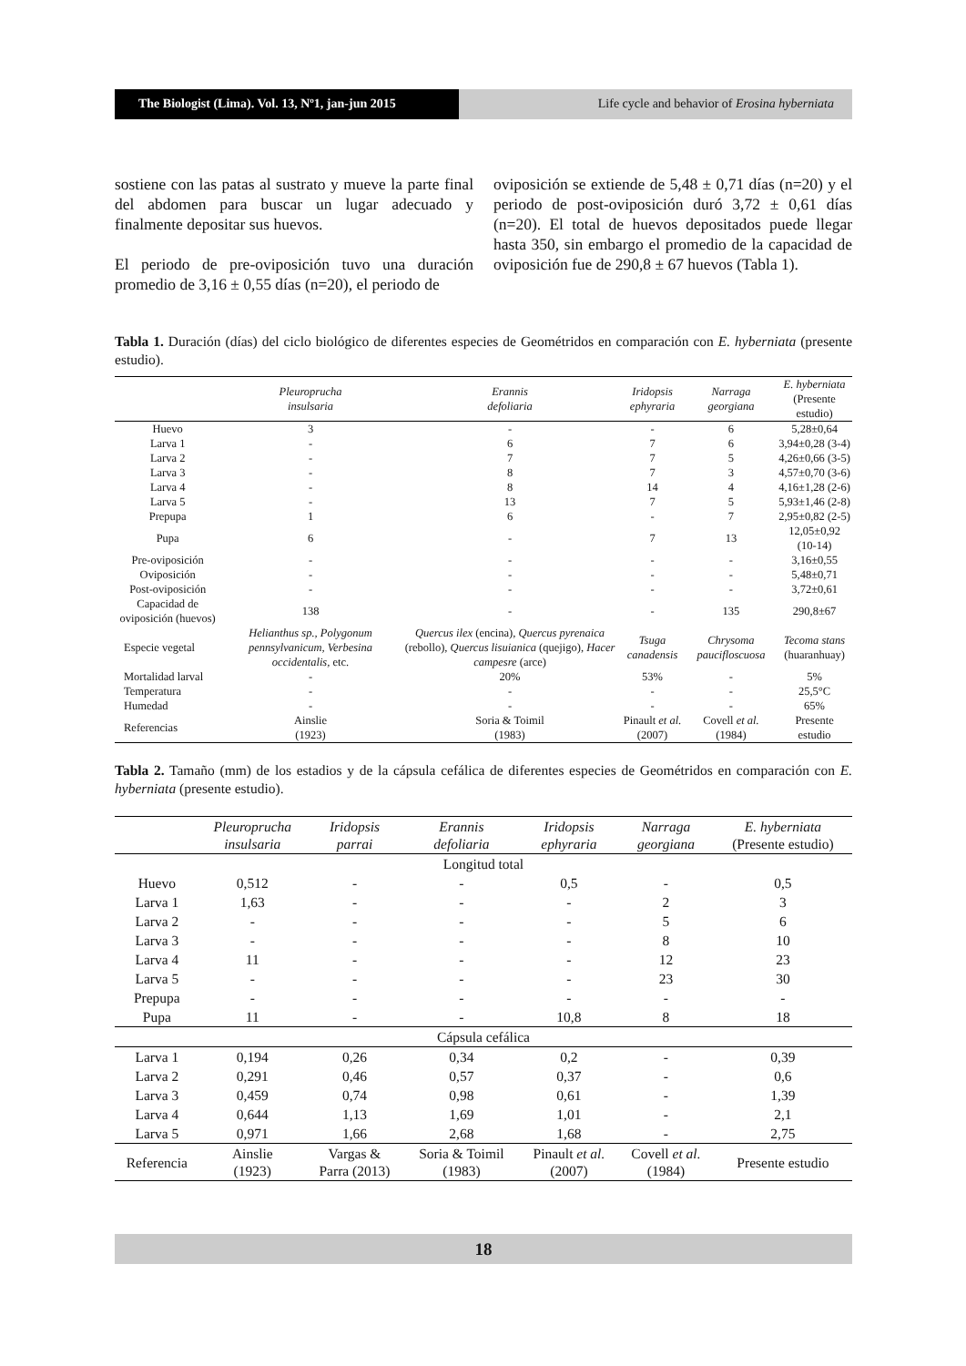The Biologist (Lima). Vol. 13, Nº1, jan-jun 2015
Life cycle and behavior of Erosina hyberniata
sostiene con las patas al sustrato y mueve la parte final del abdomen para buscar un lugar adecuado y finalmente depositar sus huevos.
El periodo de pre-oviposición tuvo una duración promedio de 3,16 ± 0,55 días (n=20), el periodo de
oviposición se extiende de 5,48 ± 0,71 días (n=20) y el periodo de post-oviposición duró 3,72 ± 0,61 días (n=20). El total de huevos depositados puede llegar hasta 350, sin embargo el promedio de la capacidad de oviposición fue de 290,8 ± 67 huevos (Tabla 1).
Tabla 1. Duración (días) del ciclo biológico de diferentes especies de Geométridos en comparación con E. hyberniata (presente estudio).
| | Pleuroprucha insulsaria | Erannis defoliaria | Iridopsis ephyraria | Narraga georgiana | E. hyberniata (Presente estudio) |
| --- | --- | --- | --- | --- | --- |
| Huevo | 3 | - | - | 6 | 5,28±0,64 |
| Larva 1 | - | 6 | 7 | 6 | 3,94±0,28 (3-4) |
| Larva 2 | - | 7 | 7 | 5 | 4,26±0,66 (3-5) |
| Larva 3 | - | 8 | 7 | 3 | 4,57±0,70 (3-6) |
| Larva 4 | - | 8 | 14 | 4 | 4,16±1,28 (2-6) |
| Larva 5 | - | 13 | 7 | 5 | 5,93±1,46 (2-8) |
| Prepupa | 1 | 6 | - | 7 | 2,95±0,82 (2-5) |
| Pupa | 6 | - | 7 | 13 | 12,05±0,92 (10-14) |
| Pre-oviposición | - | - | - | - | 3,16±0,55 |
| Oviposición | - | - | - | - | 5,48±0,71 |
| Post-oviposición | - | - | - | - | 3,72±0,61 |
| Capacidad de oviposición (huevos) | 138 | - | - | 135 | 290,8±67 |
| Especie vegetal | Helianthus sp., Polygonum pennsylvanicum, Verbesina occidentalis, etc. | Quercus ilex (encina), Quercus pyrenaica (rebollo), Quercus lisuianica (quejigo), Hacer campesre (arce) | Tsuga canadensis | Chrysoma paucifloscuosa | Tecoma stans (huaranhuay) |
| Mortalidad larval | - | 20% | 53% | - | 5% |
| Temperatura | - | - | - | - | 25,5°C |
| Humedad | - | - | - | - | 65% |
| Referencias | Ainslie (1923) | Soria & Toimil (1983) | Pinault et al. (2007) | Covell et al. (1984) | Presente estudio |
Tabla 2. Tamaño (mm) de los estadios y de la cápsula cefálica de diferentes especies de Geométridos en comparación con E. hyberniata (presente estudio).
| | Pleuroprucha insulsaria | Iridopsis parrai | Erannis defoliaria | Iridopsis ephyraria | Narraga georgiana | E. hyberniata (Presente estudio) |
| --- | --- | --- | --- | --- | --- | --- |
| Longitud total | | | | | | |
| Huevo | 0,512 | - | - | 0,5 | - | 0,5 |
| Larva 1 | 1,63 | - | - | - | 2 | 3 |
| Larva 2 | - | - | - | - | 5 | 6 |
| Larva 3 | - | - | - | - | 8 | 10 |
| Larva 4 | 11 | - | - | - | 12 | 23 |
| Larva 5 | - | - | - | - | 23 | 30 |
| Prepupa | - | - | - | - | - | - |
| Pupa | 11 | - | - | 10,8 | 8 | 18 |
| Cápsula cefálica | | | | | | |
| Larva 1 | 0,194 | 0,26 | 0,34 | 0,2 | - | 0,39 |
| Larva 2 | 0,291 | 0,46 | 0,57 | 0,37 | - | 0,6 |
| Larva 3 | 0,459 | 0,74 | 0,98 | 0,61 | - | 1,39 |
| Larva 4 | 0,644 | 1,13 | 1,69 | 1,01 | - | 2,1 |
| Larva 5 | 0,971 | 1,66 | 2,68 | 1,68 | - | 2,75 |
| Referencia | Ainslie (1923) | Vargas & Parra (2013) | Soria & Toimil (1983) | Pinault et al. (2007) | Covell et al. (1984) | Presente estudio |
18